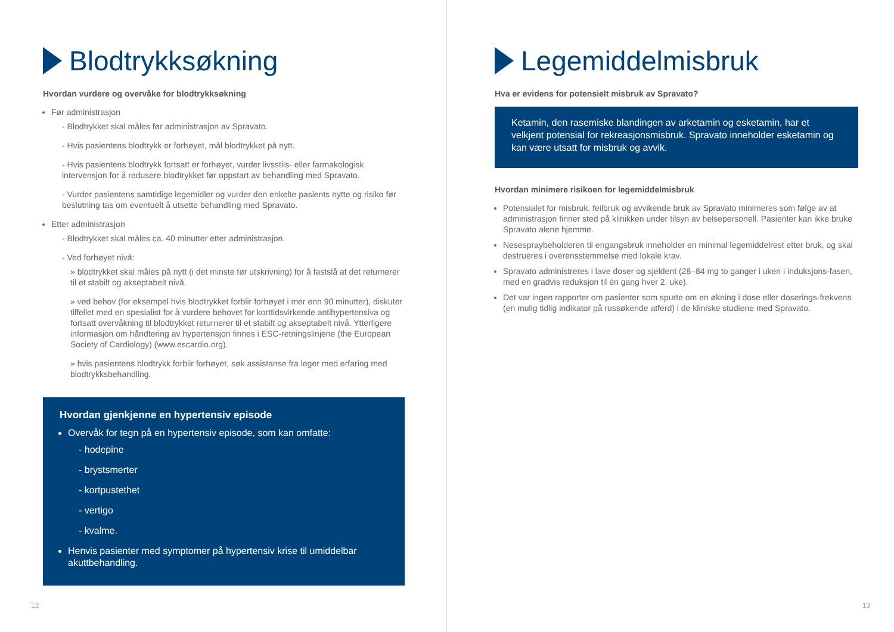Blodtrykksøkning
Hvordan vurdere og overvåke for blodtrykksøkning
Før administrasjon
- Blodtrykket skal måles før administrasjon av Spravato.
- Hvis pasientens blodtrykk er forhøyet, mål blodtrykket på nytt.
- Hvis pasientens blodtrykk fortsatt er forhøyet, vurder livsstils- eller farmakologisk intervensjon for å redusere blodtrykket før oppstart av behandling med Spravato.
- Vurder pasientens samtidige legemidler og vurder den enkelte pasients nytte og risiko før beslutning tas om eventuelt å utsette behandling med Spravato.
Etter administrasjon
- Blodtrykket skal måles ca. 40 minutter etter administrasjon.
- Ved forhøyet nivå:
» blodtrykket skal måles på nytt (i det minste før utskrivning) for å fastslå at det returnerer til et stabilt og akseptabelt nivå.
» ved behov (for eksempel hvis blodtrykket forblir forhøyet i mer enn 90 minutter), diskuter tilfellet med en spesialist for å vurdere behovet for korttidsvirkende antihypertensiva og fortsatt overvåkning til blodtrykket returnerer til et stabilt og akseptabelt nivå. Ytterligere informasjon om håndtering av hypertensjon finnes i ESC-retningslinjene (the European Society of Cardiology) (www.escardio.org).
» hvis pasientens blodtrykk forblir forhøyet, søk assistanse fra leger med erfaring med blodtrykksbehandling.
Hvordan gjenkjenne en hypertensiv episode
Overvåk for tegn på en hypertensiv episode, som kan omfatte:
- hodepine
- brystsmerter
- kortpustethet
- vertigo
- kvalme.
Henvis pasienter med symptomer på hypertensiv krise til umiddelbar akuttbehandling.
12
Legemiddelmisbruk
Hva er evidens for potensielt misbruk av Spravato?
Ketamin, den rasemiske blandingen av arketamin og esketamin, har et velkjent potensial for rekreasjonsmisbruk. Spravato inneholder esketamin og kan være utsatt for misbruk og avvik.
Hvordan minimere risikoen for legemiddelmisbruk
Potensialet for misbruk, feilbruk og avvikende bruk av Spravato minimeres som følge av at administrasjon finner sted på klinikken under tilsyn av helsepersonell. Pasienter kan ikke bruke Spravato alene hjemme.
Nesespraybeholderen til engangsbruk inneholder en minimal legemiddelrest etter bruk, og skal destrueres i overensstemmelse med lokale krav.
Spravato administreres i lave doser og sjeldent (28–84 mg to ganger i uken i induksjons-fasen, med en gradvis reduksjon til én gang hver 2. uke).
Det var ingen rapporter om pasienter som spurte om en økning i dose eller doserings-frekvens (en mulig tidlig indikator på russøkende atferd) i de kliniske studiene med Spravato.
13